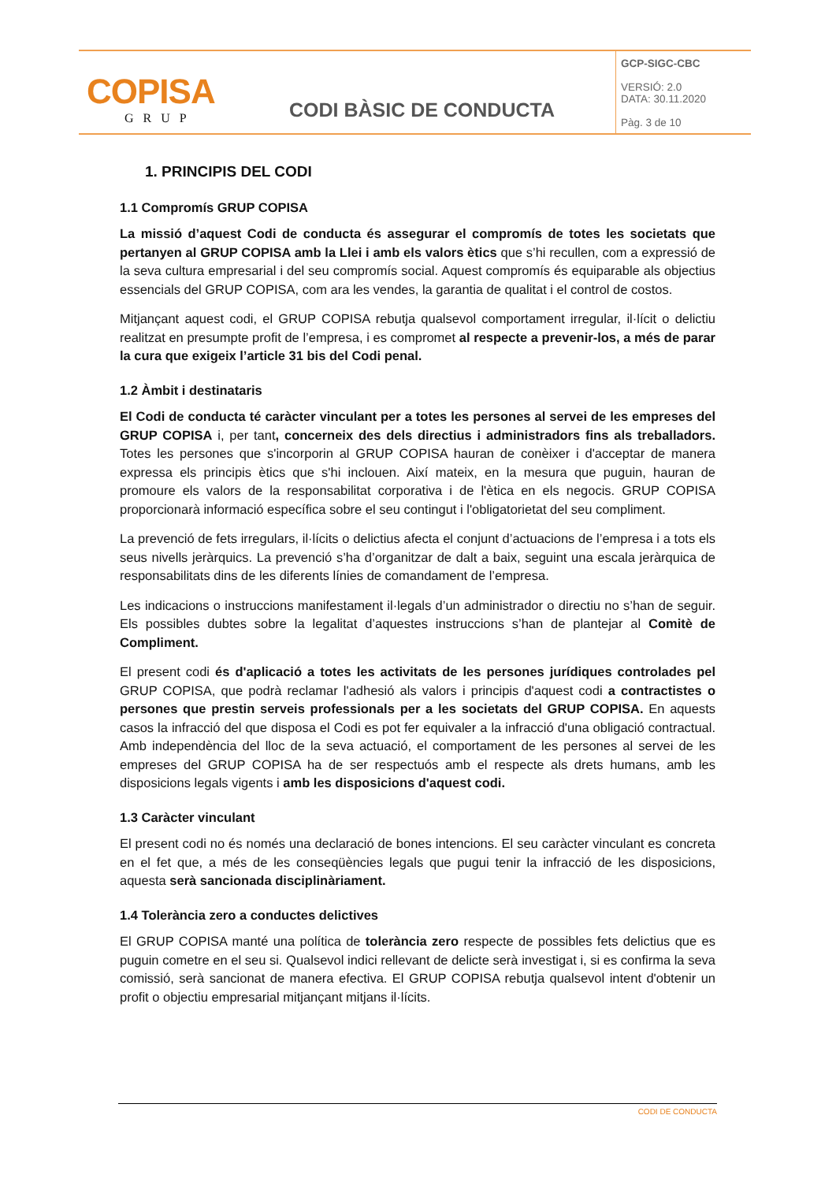| COPISA GRUP | CODI BÀSIC DE CONDUCTA | GCP-SIGC-CBC VERSIÓ: 2.0 DATA: 30.11.2020 Pàg. 3 de 10 |
1. PRINCIPIS DEL CODI
1.1 Compromís GRUP COPISA
La missió d’aquest Codi de conducta és assegurar el compromís de totes les societats que pertanyen al GRUP COPISA amb la Llei i amb els valors ètics que s’hi recullen, com a expressió de la seva cultura empresarial i del seu compromís social. Aquest compromís és equiparable als objectius essencials del GRUP COPISA, com ara les vendes, la garantia de qualitat i el control de costos.
Mitjançant aquest codi, el GRUP COPISA rebutja qualsevol comportament irregular, il·lícit o delictiu realitzat en presumpte profit de l’empresa, i es compromet al respecte a prevenir-los, a més de parar la cura que exigeix l’article 31 bis del Codi penal.
1.2 Àmbit i destinataris
El Codi de conducta té caràcter vinculant per a totes les persones al servei de les empreses del GRUP COPISA i, per tant, concerneix des dels directius i administradors fins als treballadors. Totes les persones que s'incorporin al GRUP COPISA hauran de conèixer i d'acceptar de manera expressa els principis ètics que s'hi inclouen. Així mateix, en la mesura que puguin, hauran de promoure els valors de la responsabilitat corporativa i de l'ètica en els negocis. GRUP COPISA proporcionarà informació específica sobre el seu contingut i l'obligatorietat del seu compliment.
La prevenció de fets irregulars, il·lícits o delictius afecta el conjunt d’actuacions de l’empresa i a tots els seus nivells jeràrquics. La prevenció s’ha d’organitzar de dalt a baix, seguint una escala jeràrquica de responsabilitats dins de les diferents línies de comandament de l’empresa.
Les indicacions o instruccions manifestament il·legals d’un administrador o directiu no s’han de seguir. Els possibles dubtes sobre la legalitat d’aquestes instruccions s’han de plantejar al Comitè de Compliment.
El present codi és d'aplicació a totes les activitats de les persones jurídiques controlades pel GRUP COPISA, que podrà reclamar l'adhesió als valors i principis d'aquest codi a contractistes o persones que prestin serveis professionals per a les societats del GRUP COPISA. En aquests casos la infracció del que disposa el Codi es pot fer equivaler a la infracció d'una obligació contractual. Amb independència del lloc de la seva actuació, el comportament de les persones al servei de les empreses del GRUP COPISA ha de ser respectuós amb el respecte als drets humans, amb les disposicions legals vigents i amb les disposicions d'aquest codi.
1.3 Caràcter vinculant
El present codi no és només una declaració de bones intencions. El seu caràcter vinculant es concreta en el fet que, a més de les conseqüències legals que pugui tenir la infracció de les disposicions, aquesta serà sancionada disciplinàriament.
1.4 Tolerància zero a conductes delictives
El GRUP COPISA manté una política de tolerància zero respecte de possibles fets delictius que es puguin cometre en el seu si. Qualsevol indici rellevant de delicte serà investigat i, si es confirma la seva comissió, serà sancionat de manera efectiva. El GRUP COPISA rebutja qualsevol intent d'obtenir un profit o objectiu empresarial mitjançant mitjans il·lícits.
CODI DE CONDUCTA